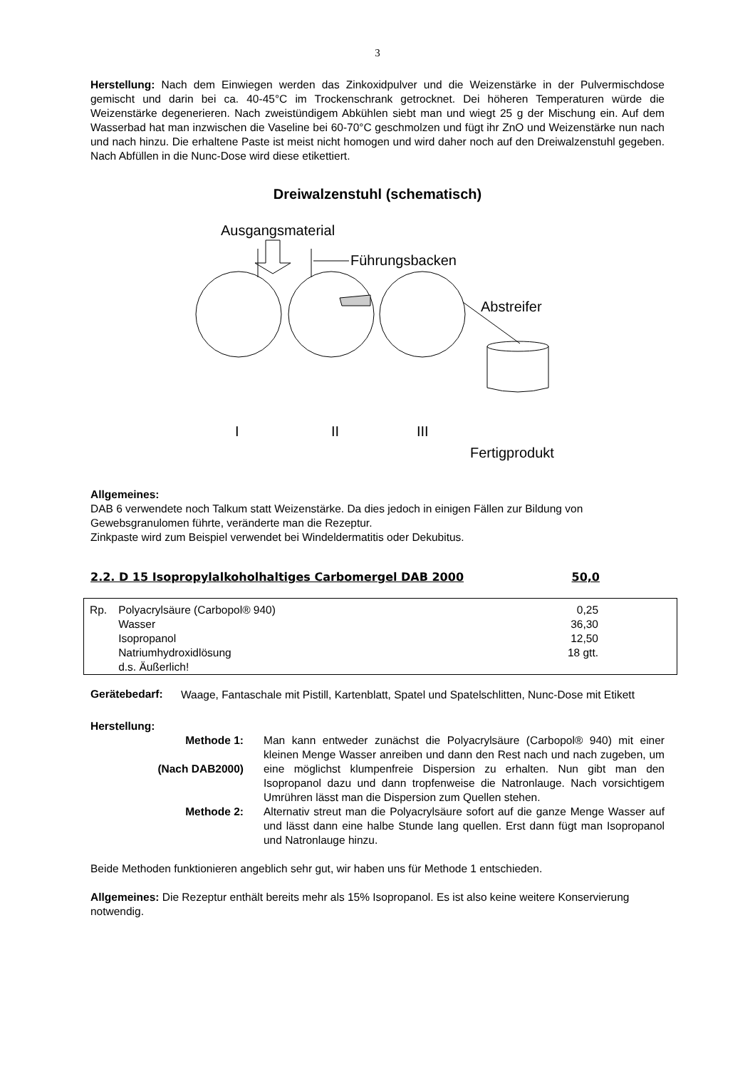3
Herstellung: Nach dem Einwiegen werden das Zinkoxidpulver und die Weizenstärke in der Pulvermischdose gemischt und darin bei ca. 40-45°C im Trockenschrank getrocknet. Dei höheren Temperaturen würde die Weizenstärke degenerieren. Nach zweistündigem Abkühlen siebt man und wiegt 25 g der Mischung ein. Auf dem Wasserbad hat man inzwischen die Vaseline bei 60-70°C geschmolzen und fügt ihr ZnO und Weizenstärke nun nach und nach hinzu. Die erhaltene Paste ist meist nicht homogen und wird daher noch auf den Dreiwalzenstuhl gegeben. Nach Abfüllen in die Nunc-Dose wird diese etikettiert.
Dreiwalzenstuhl (schematisch)
Ausgangsmaterial
Führungsbacken
Abstreifer
I II III
Fertigprodukt
Allgemeines:
DAB 6 verwendete noch Talkum statt Weizenstärke. Da dies jedoch in einigen Fällen zur Bildung von Gewebsgranulomen führte, veränderte man die Rezeptur.
Zinkpaste wird zum Beispiel verwendet bei Windeldermatitis oder Dekubitus.
2.2. D 15 Isopropylalkoholhaltiges Carbomergel DAB 2000 50,0
| Rp. | Polyacrylsäure (Carbopol® 940) | 0,25 |
| | Wasser | 36,30 |
| | Isopropanol | 12,50 |
| | Natriumhydroxidlösung | 18 gtt. |
| | d.s. Äußerlich! | |
Gerätebedarf:
Waage, Fantaschale mit Pistill, Kartenblatt, Spatel und Spatelschlitten, Nunc-Dose mit Etikett
Herstellung:
Methode 1:
(Nach DAB2000)
Man kann entweder zunächst die Polyacrylsäure (Carbopol® 940) mit einer kleinen Menge Wasser anreiben und dann den Rest nach und nach zugeben, um eine möglichst klumpenfreie Dispersion zu erhalten. Nun gibt man den Isopropanol dazu und dann tropfenweise die Natronlauge. Nach vorsichtigem Umrühren lässt man die Dispersion zum Quellen stehen.
Methode 2: Alternativ streut man die Polyacrylsäure sofort auf die ganze Menge Wasser auf und lässt dann eine halbe Stunde lang quellen. Erst dann fügt man Isopropanol und Natronlauge hinzu.
Beide Methoden funktionieren angeblich sehr gut, wir haben uns für Methode 1 entschieden.
Allgemeines: Die Rezeptur enthält bereits mehr als 15% Isopropanol. Es ist also keine weitere Konservierung notwendig.